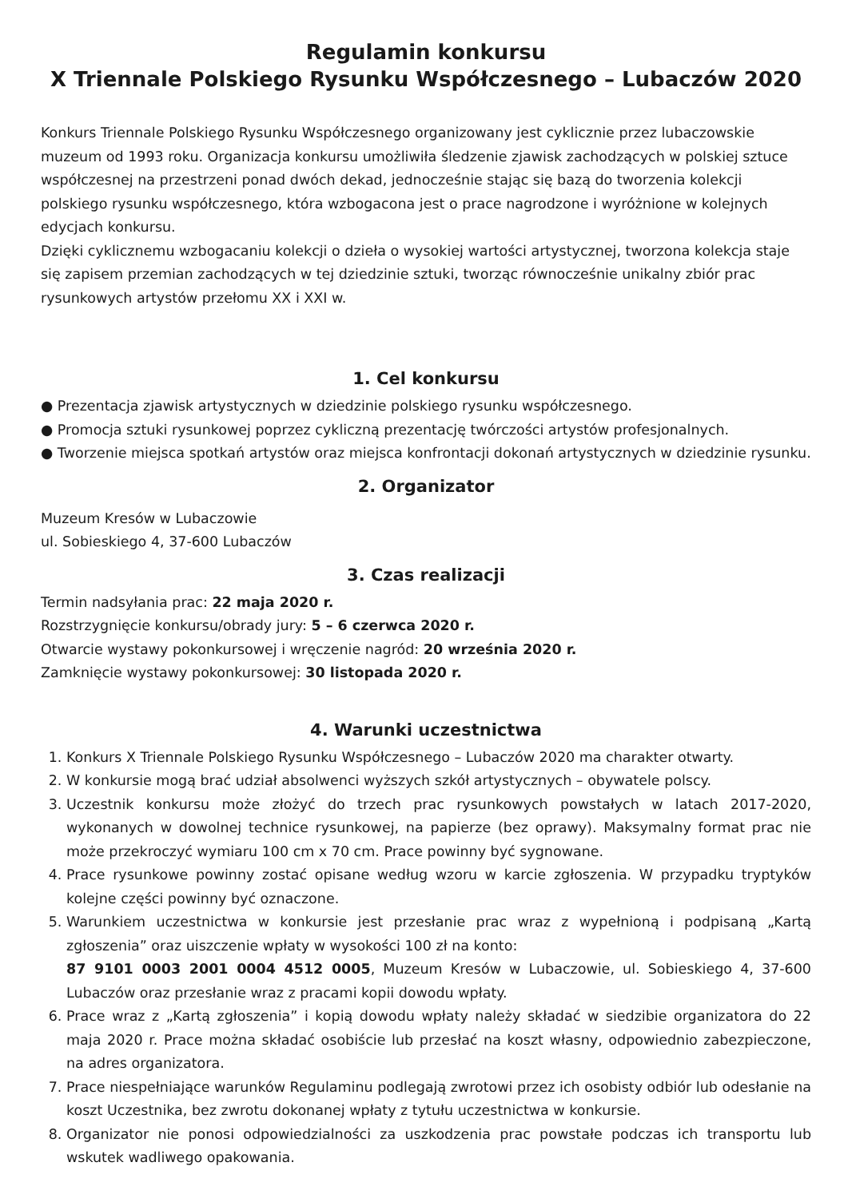Regulamin konkursu
X Triennale Polskiego Rysunku Współczesnego – Lubaczów 2020
Konkurs Triennale Polskiego Rysunku Współczesnego organizowany jest cyklicznie przez lubaczowskie muzeum od 1993 roku. Organizacja konkursu umożliwiła śledzenie zjawisk zachodzących w polskiej sztuce współczesnej na przestrzeni ponad dwóch dekad, jednocześnie stając się bazą do tworzenia kolekcji polskiego rysunku współczesnego, która wzbogacona jest o prace nagrodzone i wyróżnione w kolejnych edycjach konkursu.
Dzięki cyklicznemu wzbogacaniu kolekcji o dzieła o wysokiej wartości artystycznej, tworzona kolekcja staje się zapisem przemian zachodzących w tej dziedzinie sztuki, tworząc równocześnie unikalny zbiór prac rysunkowych artystów przełomu XX i XXI w.
1. Cel konkursu
● Prezentacja zjawisk artystycznych w dziedzinie polskiego rysunku współczesnego.
● Promocja sztuki rysunkowej poprzez cykliczną prezentację twórczości artystów profesjonalnych.
● Tworzenie miejsca spotkań artystów oraz miejsca konfrontacji dokonań artystycznych w dziedzinie rysunku.
2. Organizator
Muzeum Kresów w Lubaczowie
ul. Sobieskiego 4, 37-600 Lubaczów
3. Czas realizacji
Termin nadsyłania prac: 22 maja 2020 r.
Rozstrzygnięcie konkursu/obrady jury: 5 – 6 czerwca 2020 r.
Otwarcie wystawy pokonkursowej i wręczenie nagród: 20 września 2020 r.
Zamknięcie wystawy pokonkursowej: 30 listopada 2020 r.
4. Warunki uczestnictwa
1. Konkurs X Triennale Polskiego Rysunku Współczesnego – Lubaczów 2020 ma charakter otwarty.
2. W konkursie mogą brać udział absolwenci wyższych szkół artystycznych – obywatele polscy.
3. Uczestnik konkursu może złożyć do trzech prac rysunkowych powstałych w latach 2017-2020, wykonanych w dowolnej technice rysunkowej, na papierze (bez oprawy). Maksymalny format prac nie może przekroczyć wymiaru 100 cm x 70 cm. Prace powinny być sygnowane.
4. Prace rysunkowe powinny zostać opisane według wzoru w karcie zgłoszenia. W przypadku tryptyków kolejne części powinny być oznaczone.
5. Warunkiem uczestnictwa w konkursie jest przesłanie prac wraz z wypełnioną i podpisaną „Kartą zgłoszenia” oraz uiszczenie wpłaty w wysokości 100 zł na konto:
87 9101 0003 2001 0004 4512 0005, Muzeum Kresów w Lubaczowie, ul. Sobieskiego 4, 37-600 Lubaczów oraz przesłanie wraz z pracami kopii dowodu wpłaty.
6. Prace wraz z „Kartą zgłoszenia” i kopią dowodu wpłaty należy składać w siedzibie organizatora do 22 maja 2020 r. Prace można składać osobiście lub przesłać na koszt własny, odpowiednio zabezpieczone, na adres organizatora.
7. Prace niespełniające warunków Regulaminu podlegają zwrotowi przez ich osobisty odbiór lub odesłanie na koszt Uczestnika, bez zwrotu dokonanej wpłaty z tytułu uczestnictwa w konkursie.
8. Organizator nie ponosi odpowiedzialności za uszkodzenia prac powstałe podczas ich transportu lub wskutek wadliwego opakowania.